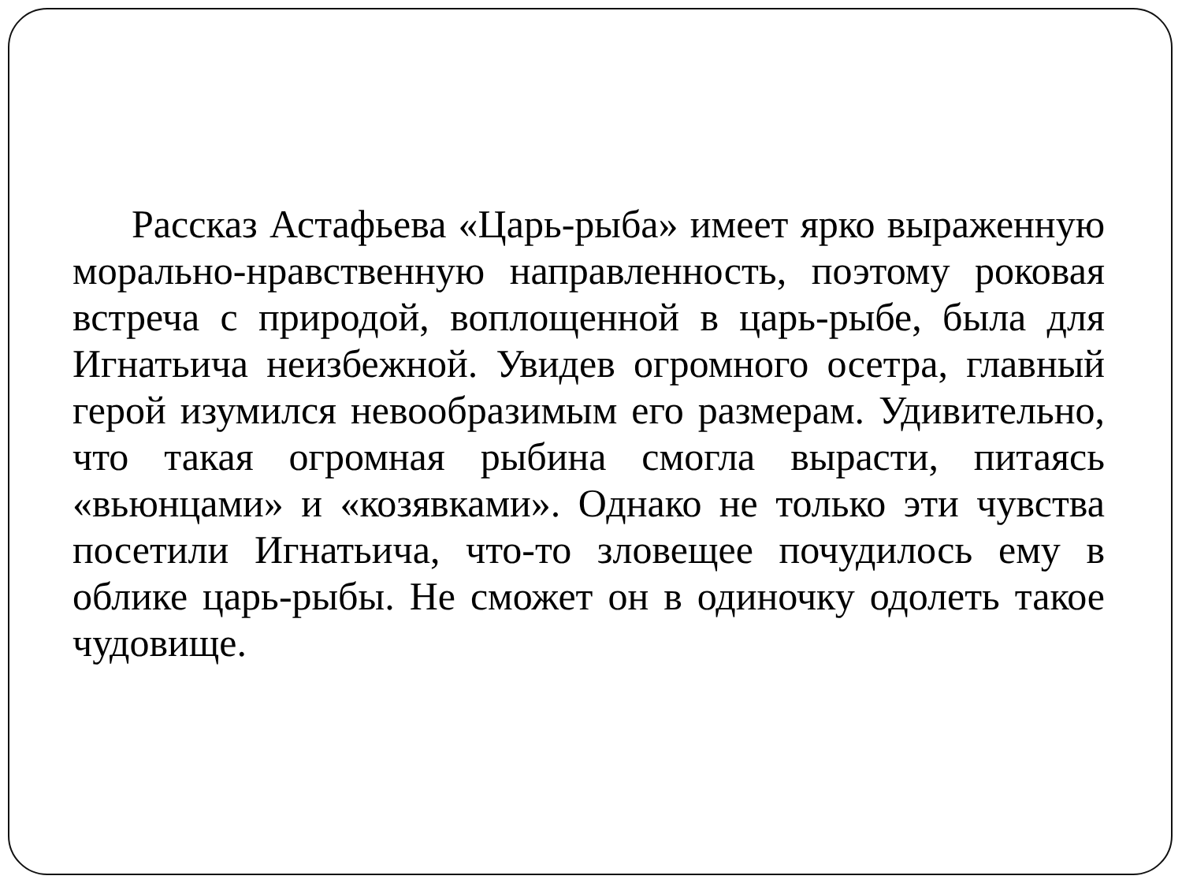Рассказ Астафьева «Царь-рыба» имеет ярко выраженную морально-нравственную направленность, поэтому роковая встреча с природой, воплощенной в царь-рыбе, была для Игнатьича неизбежной. Увидев огромного осетра, главный герой изумился невообразимым его размерам. Удивительно, что такая огромная рыбина смогла вырасти, питаясь «вьюнцами» и «козявками». Однако не только эти чувства посетили Игнатьича, что-то зловещее почудилось ему в облике царь-рыбы. Не сможет он в одиночку одолеть такое чудовище.